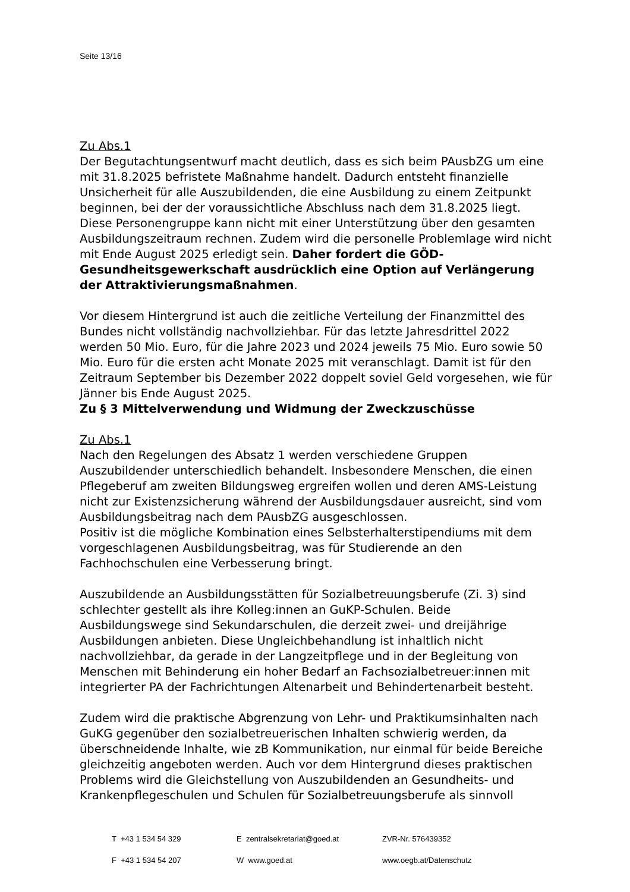Seite 13/16
Zu Abs.1
Der Begutachtungsentwurf macht deutlich, dass es sich beim PAusbZG um eine mit 31.8.2025 befristete Maßnahme handelt. Dadurch entsteht finanzielle Unsicherheit für alle Auszubildenden, die eine Ausbildung zu einem Zeitpunkt beginnen, bei der der voraussichtliche Abschluss nach dem 31.8.2025 liegt. Diese Personengruppe kann nicht mit einer Unterstützung über den gesamten Ausbildungszeitraum rechnen. Zudem wird die personelle Problemlage wird nicht mit Ende August 2025 erledigt sein. Daher fordert die GÖD-Gesundheitsgewerkschaft ausdrücklich eine Option auf Verlängerung der Attraktivierungsmaßnahmen.
Vor diesem Hintergrund ist auch die zeitliche Verteilung der Finanzmittel des Bundes nicht vollständig nachvollziehbar. Für das letzte Jahresdrittel 2022 werden 50 Mio. Euro, für die Jahre 2023 und 2024 jeweils 75 Mio. Euro sowie 50 Mio. Euro für die ersten acht Monate 2025 mit veranschlagt. Damit ist für den Zeitraum September bis Dezember 2022 doppelt soviel Geld vorgesehen, wie für Jänner bis Ende August 2025.
Zu § 3 Mittelverwendung und Widmung der Zweckzuschüsse
Zu Abs.1
Nach den Regelungen des Absatz 1 werden verschiedene Gruppen Auszubildender unterschiedlich behandelt. Insbesondere Menschen, die einen Pflegeberuf am zweiten Bildungsweg ergreifen wollen und deren AMS-Leistung nicht zur Existenzsicherung während der Ausbildungsdauer ausreicht, sind vom Ausbildungsbeitrag nach dem PAusbZG ausgeschlossen.
Positiv ist die mögliche Kombination eines Selbsterhalterstipendiums mit dem vorgeschlagenen Ausbildungsbeitrag, was für Studierende an den Fachhochschulen eine Verbesserung bringt.
Auszubildende an Ausbildungsstätten für Sozialbetreuungsberufe (Zi. 3) sind schlechter gestellt als ihre Kolleg:innen an GuKP-Schulen. Beide Ausbildungswege sind Sekundarschulen, die derzeit zwei- und dreijährige Ausbildungen anbieten. Diese Ungleichbehandlung ist inhaltlich nicht nachvollziehbar, da gerade in der Langzeitpflege und in der Begleitung von Menschen mit Behinderung ein hoher Bedarf an Fachsozialbetreuer:innen mit integrierter PA der Fachrichtungen Altenarbeit und Behindertenarbeit besteht.
Zudem wird die praktische Abgrenzung von Lehr- und Praktikumsinhalten nach GuKG gegenüber den sozialbetreuerischen Inhalten schwierig werden, da überschneidende Inhalte, wie zB Kommunikation, nur einmal für beide Bereiche gleichzeitig angeboten werden. Auch vor dem Hintergrund dieses praktischen Problems wird die Gleichstellung von Auszubildenden an Gesundheits- und Krankenpflegeschulen und Schulen für Sozialbetreuungsberufe als sinnvoll
T +43 1 534 54 329 E zentralsekretariat@goed.at ZVR-Nr. 576439352
F +43 1 534 54 207 W www.goed.at www.oegb.at/Datenschutz